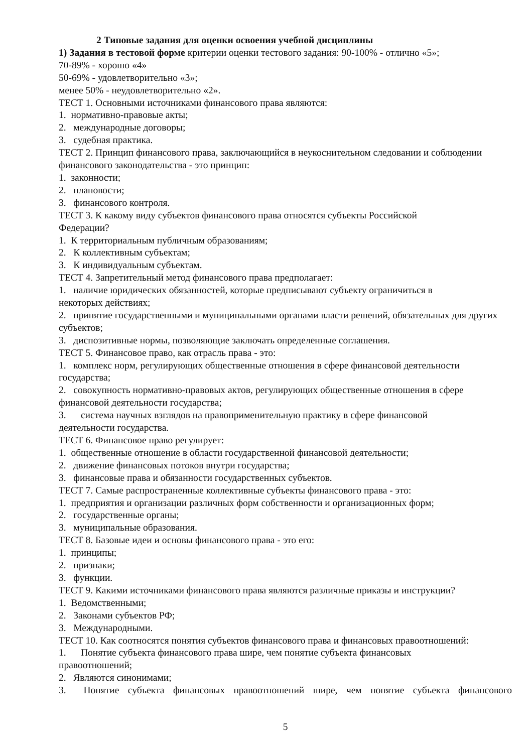2 Типовые задания для оценки освоения учебной дисциплины
1) Задания в тестовой форме критерии оценки тестового задания: 90-100% - отлично «5»;
70-89% - хорошо «4»
50-69% - удовлетворительно «3»;
менее 50% - неудовлетворительно «2».
ТЕСТ 1. Основными источниками финансового права являются:
1. нормативно-правовые акты;
2. международные договоры;
3. судебная практика.
ТЕСТ 2. Принцип финансового права, заключающийся в неукоснительном следовании и соблюдении финансового законодательства - это принцип:
1. законности;
2. плановости;
3. финансового контроля.
ТЕСТ 3. К какому виду субъектов финансового права относятся субъекты Российской
Федерации?
1. К территориальным публичным образованиям;
2. К коллективным субъектам;
3. К индивидуальным субъектам.
ТЕСТ 4. Запретительный метод финансового права предполагает:
1. наличие юридических обязанностей, которые предписывают субъекту ограничиться в
некоторых действиях;
2. принятие государственными и муниципальными органами власти решений, обязательных для других субъектов;
3. диспозитивные нормы, позволяющие заключать определенные соглашения.
ТЕСТ 5. Финансовое право, как отрасль права - это:
1. комплекс норм, регулирующих общественные отношения в сфере финансовой деятельности государства;
2. совокупность нормативно-правовых актов, регулирующих общественные отношения в сфере финансовой деятельности государства;
3. система научных взглядов на правоприменительную практику в сфере финансовой
деятельности государства.
ТЕСТ 6. Финансовое право регулирует:
1. общественные отношение в области государственной финансовой деятельности;
2. движение финансовых потоков внутри государства;
3. финансовые права и обязанности государственных субъектов.
ТЕСТ 7. Самые распространенные коллективные субъекты финансового права - это:
1. предприятия и организации различных форм собственности и организационных форм;
2. государственные органы;
3. муниципальные образования.
ТЕСТ 8. Базовые идеи и основы финансового права - это его:
1. принципы;
2. признаки;
3. функции.
ТЕСТ 9. Какими источниками финансового права являются различные приказы и инструкции?
1. Ведомственными;
2. Законами субъектов РФ;
3. Международными.
ТЕСТ 10. Как соотносятся понятия субъектов финансового права и финансовых правоотношений:
1. Понятие субъекта финансового права шире, чем понятие субъекта финансовых
правоотношений;
2. Являются синонимами;
3. Понятие субъекта финансовых правоотношений шире, чем понятие субъекта финансового
5